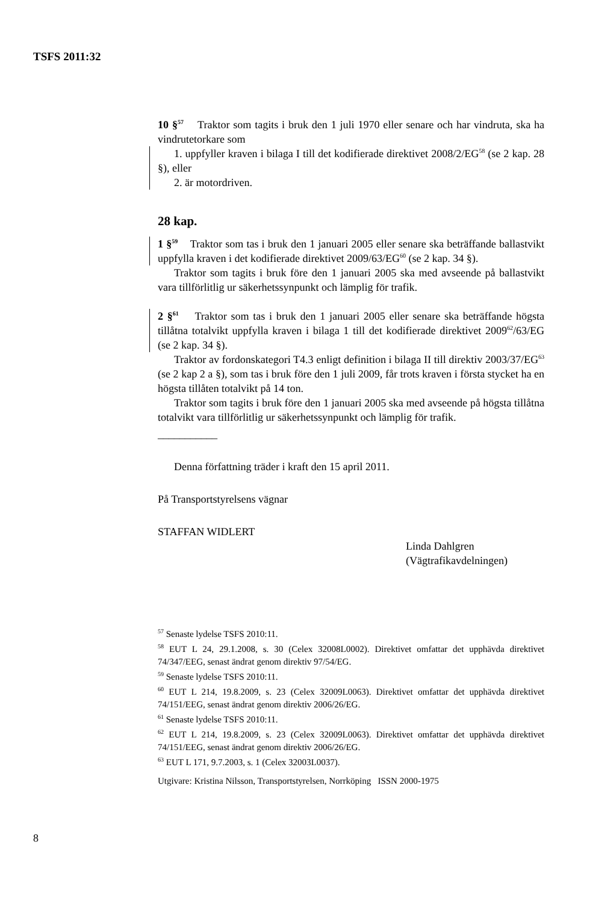TSFS 2011:32
10 §<sup>57</sup> Traktor som tagits i bruk den 1 juli 1970 eller senare och har vindruta, ska ha vindrutetorkare som
1. uppfyller kraven i bilaga I till det kodifierade direktivet 2008/2/EG<sup>58</sup> (se 2 kap. 28 §), eller
2. är motordriven.
28 kap.
1 §<sup>59</sup> Traktor som tas i bruk den 1 januari 2005 eller senare ska beträffande ballastvikt uppfylla kraven i det kodifierade direktivet 2009/63/EG<sup>60</sup> (se 2 kap. 34 §).
Traktor som tagits i bruk före den 1 januari 2005 ska med avseende på ballastvikt vara tillförlitlig ur säkerhetssynpunkt och lämplig för trafik.
2 §<sup>61</sup> Traktor som tas i bruk den 1 januari 2005 eller senare ska beträffande högsta tillåtna totalvikt uppfylla kraven i bilaga 1 till det kodifierade direktivet 2009<sup>62</sup>/63/EG (se 2 kap. 34 §).
Traktor av fordonskategori T4.3 enligt definition i bilaga II till direktiv 2003/37/EG<sup>63</sup> (se 2 kap 2 a §), som tas i bruk före den 1 juli 2009, får trots kraven i första stycket ha en högsta tillåten totalvikt på 14 ton.
Traktor som tagits i bruk före den 1 januari 2005 ska med avseende på högsta tillåtna totalvikt vara tillförlitlig ur säkerhetssynpunkt och lämplig för trafik.
___________
Denna författning träder i kraft den 15 april 2011.
På Transportstyrelsens vägnar
STAFFAN WIDLERT
Linda Dahlgren
(Vägtrafikavdelningen)
<sup>57</sup> Senaste lydelse TSFS 2010:11.
<sup>58</sup> EUT L 24, 29.1.2008, s. 30 (Celex 32008L0002). Direktivet omfattar det upphävda direktivet 74/347/EEG, senast ändrat genom direktiv 97/54/EG.
<sup>59</sup> Senaste lydelse TSFS 2010:11.
<sup>60</sup> EUT L 214, 19.8.2009, s. 23 (Celex 32009L0063). Direktivet omfattar det upphävda direktivet 74/151/EEG, senast ändrat genom direktiv 2006/26/EG.
<sup>61</sup> Senaste lydelse TSFS 2010:11.
<sup>62</sup> EUT L 214, 19.8.2009, s. 23 (Celex 32009L0063). Direktivet omfattar det upphävda direktivet 74/151/EEG, senast ändrat genom direktiv 2006/26/EG.
<sup>63</sup> EUT L 171, 9.7.2003, s. 1 (Celex 32003L0037).
Utgivare: Kristina Nilsson, Transportstyrelsen, Norrköping ISSN 2000-1975
8